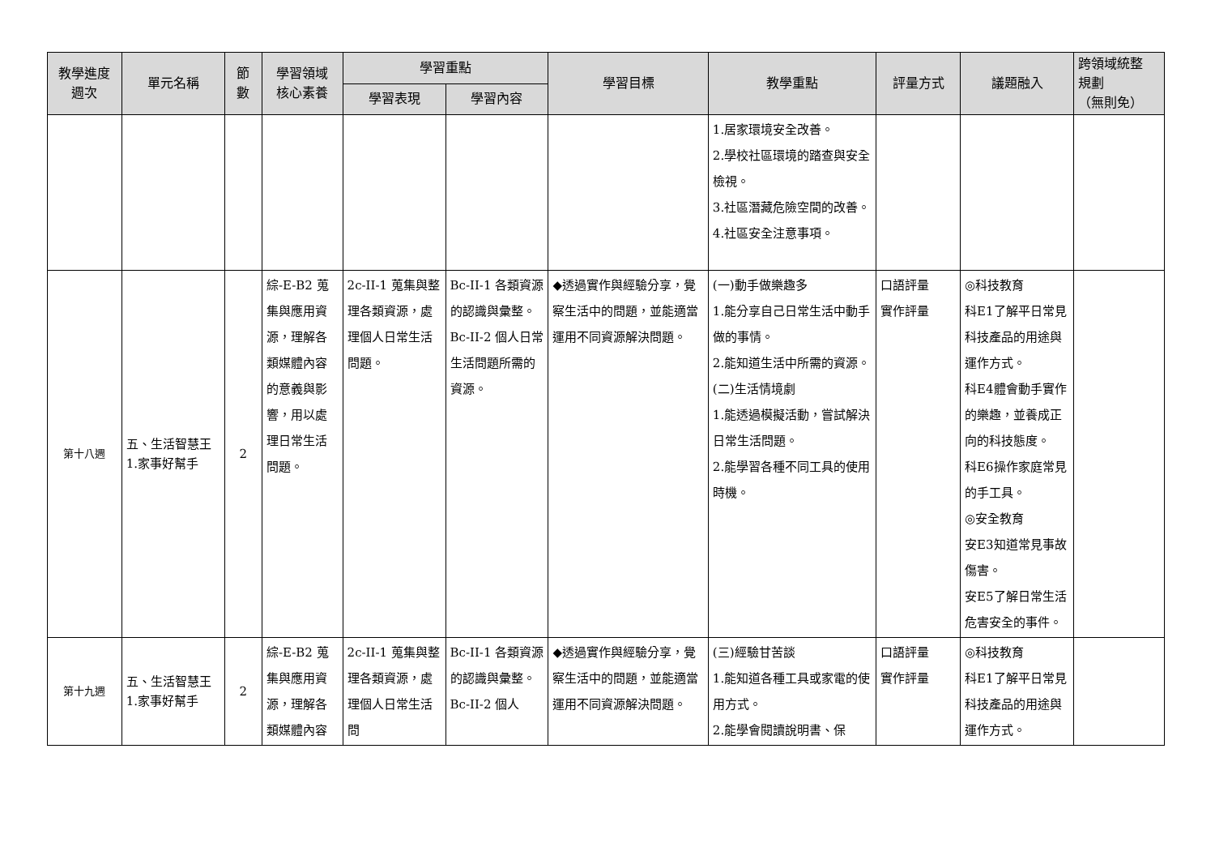| 教學進度 週次 | 單元名稱 | 節 數 | 學習領域 核心素養 | 學習重點 | | 學習目標 | 教學重點 | 評量方式 | 議題融入 | 跨領域統整 規劃 （無則免） |
| --- | --- | --- | --- | --- | --- | --- | --- | --- | --- | --- |
| | | | | 學習表現 | 學習內容 | | | | | |
| | | | | | | | 1.居家環境安全改善。 2.學校社區環境的踏查與安全檢視。 3.社區潛藏危險空間的改善。 4.社區安全注意事項。 | | | |
| 第十八週 | 五、生活智慧王 1.家事好幫手 | 2 | 綜-E-B2 蒐集與應用資源，理解各類媒體內容的意義與影響，用以處理日常生活問題。 | 2c-II-1 蒐集與整理各類資源，處理個人日常生活問題。 | Bc-II-1 各類資源的認識與彙整。 Bc-II-2 個人日常生活問題所需的資源。 | ◆透過實作與經驗分享，覺察生活中的問題，並能適當運用不同資源解決問題。 | (一)動手做樂趣多 1.能分享自己日常生活中動手做的事情。 2.能知道生活中所需的資源。 (二)生活情境劇 1.能透過模擬活動，嘗試解決日常生活問題。 2.能學習各種不同工具的使用時機。 | 口語評量 實作評量 | ◎科技教育 科E1了解平日常見科技產品的用途與運作方式。 科E4體會動手實作的樂趣，並養成正向的科技態度。 科E6操作家庭常見的手工具。 ◎安全教育 安E3知道常見事故傷害。 安E5了解日常生活危害安全的事件。 | |
| 第十九週 | 五、生活智慧王 1.家事好幫手 | 2 | 綜-E-B2 蒐集與應用資源，理解各類媒體內容 | 2c-II-1 蒐集與整理各類資源，處理個人日常生活問 | Bc-II-1 各類資源的認識與彙整。 Bc-II-2 個人 | ◆透過實作與經驗分享，覺察生活中的問題，並能適當運用不同資源解決問題。 | (三)經驗甘苦談 1.能知道各種工具或家電的使用方式。 2.能學會閱讀說明書、保 | 口語評量 實作評量 | ◎科技教育 科E1了解平日常見科技產品的用途與運作方式。 | |